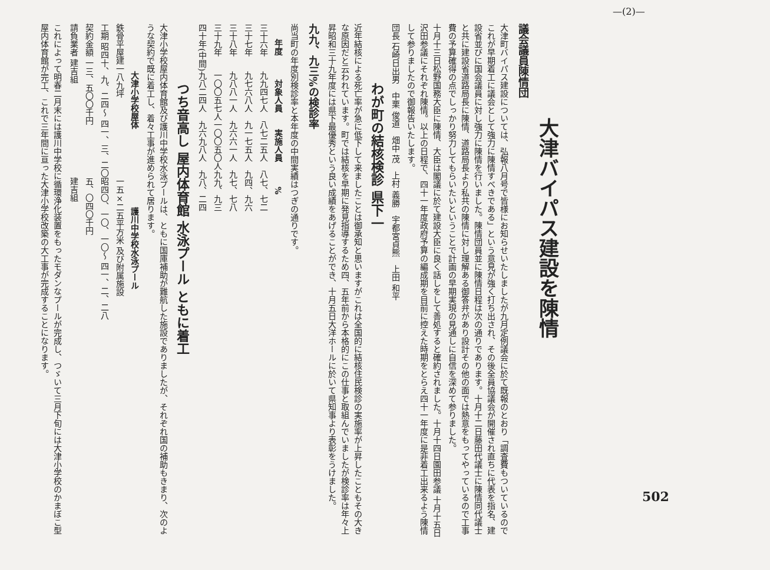—(2)—
502
大津バイパス建設を陳情
議会議員陳情団
大津町バイパス建設については、弘報八月号で皆様にお知らせいたしましたが九月定例議会に於て既報のとおり「調査費もついているのでこれが早期着工に議会として強力に陳情すべきである」という意見が強く打ち出され、その後全員協議会が開催され直ちに代表を指名、建設省並びに国会議員に対し強力に陳情を行いました。陳情団員並に陳情日程は次の通りであります。十月十二日藤田代議士に陳情同代議士と共に建設省道路局長に陳情、道路局長より私共の陳情に対し理解ある御答弁があり設計その他の面では熱意をもってやっているので工事費の予算確得の点でしっかり努力してもらいたいということで計画の早期実現の見通しに自信を深めて参りました。
十月十三日松野国務大臣に陳情、大臣は閣議に於て建設大臣に良く話しをして善処すると確約されました。十月十四日園田参議 十月十五日沢田参議にそれぞれ陳情。以上の日程で、四十一年度政府予算の編成期を目前に控えた時期をとらえ四十一年度に是非着工出来るよう陳情して参りましたので御報告いたします。
団長 石崎日出男　中栗 俊道　畑中 茂　上村 義勝　宇都宮貞熊　上田 和平
わが町の結核検診 県下一
近年結核による死亡率が急に低下して来ましたことは御承知と思いますがこれは全国的に結核住民検診の実施率が上昇したこともその大きな原因だと云われています。町では結核を早期に発見指導するため四、五年前から本格的にこの仕事と取組んでいましたが検診率は年々上昇昭和三十九年度には県下最優秀という良い成績をあげることができ、十月五日大洋ホールに於いて県知事より表彰をうけました。
九九、九三%の検診率
尚当町の年度別検診率と本年度の中間実績はつぎの通りです。
| 年度 | 対象人員 | 実施人員 | % |
| --- | --- | --- | --- |
| 三十六年 | 九九四七人 | 八七二五人 | 八七、七二 |
| 三十七年 | 九七六八人 | 九一七五人 | 九四、九六 |
| 三十八年 | 九八八一人 | 九六六一人 | 九七、七八 |
| 三十九年 | 一〇〇五七人 | 一〇〇五〇人 | 九九、九三 |
| 四十年(中間) | 九八二四人 | 九六九八人 | 九八、二四 |
つち音高し 屋内体育館 水泳プール ともに着工
大津小学校屋内体育館及び護川中学校水泳プールは、ともに国庫補助が難航した施設でありましたが、それぞれ国の補助もきまり、次のような契約で既に着工し、着々工事が進められて居ります。
| 大津小学校屋体 | 護川中学校水泳プール |
| --- | --- |
| 鉄骨平屋建一八九坪 | 一五×二五平方米 及び附属施設 |
| 工期 昭四十、九、二四〜 四一、三、二〇 | 昭四〇、一〇、一〇〜 四一、二、二八 |
| 契約金額 一三、五〇〇千円 | 五、〇四〇千円 |
| 請負業者 建吉組 | 建吉組 |
これによって明春二月末には護川中学校に循環浄化装置をもったモダンなプールが完成し、つゞいて三月下旬には大津小学校のかまぼこ型屋内体育館が完工、これで三年間に亘った大津小学校改築の大工事が完成することになります。